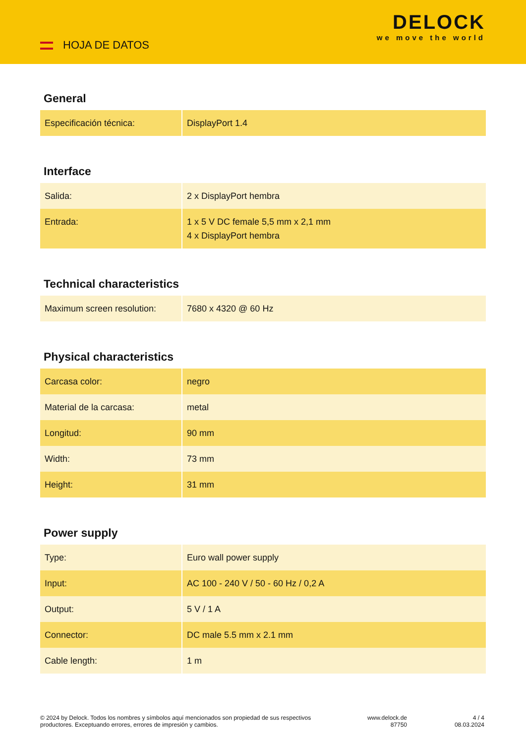HOJA DE DATOS
DELOCK
we move the world
General
| Especificación técnica: | DisplayPort 1.4 |
Interface
| Salida: | 2 x DisplayPort hembra |
| Entrada: | 1 x 5 V DC female 5,5 mm x 2,1 mm 4 x DisplayPort hembra |
Technical characteristics
| Maximum screen resolution: | 7680 x 4320 @ 60 Hz |
Physical characteristics
| Carcasa color: | negro |
| Material de la carcasa: | metal |
| Longitud: | 90 mm |
| Width: | 73 mm |
| Height: | 31 mm |
Power supply
| Type: | Euro wall power supply |
| Input: | AC 100 - 240 V / 50 - 60 Hz / 0,2 A |
| Output: | 5 V / 1 A |
| Connector: | DC male 5.5 mm x 2.1 mm |
| Cable length: | 1 m |
© 2024 by Delock. Todos los nombres y símbolos aquí mencionados son propiedad de sus respectivos productores. Exceptuando errores, errores de impresión y cambios.
www.delock.de
87750
4 / 4
08.03.2024